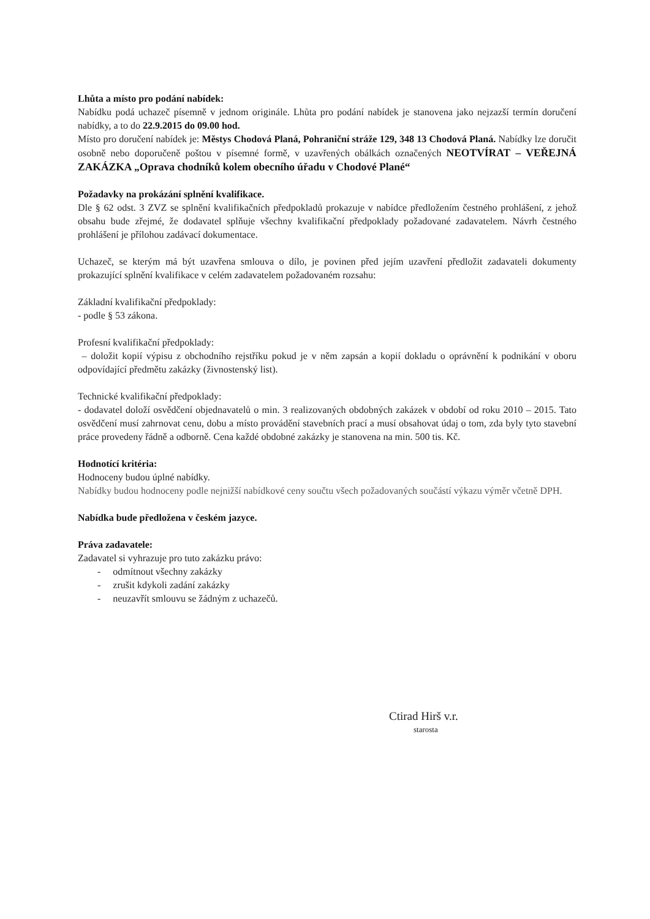Lhůta a místo pro podání nabídek:
Nabídku podá uchazeč písemně v jednom originále. Lhůta pro podání nabídek je stanovena jako nejzazší termín doručení nabídky, a to do 22.9.2015 do 09.00 hod.
Místo pro doručení nabídek je: Městys Chodová Planá, Pohraniční stráže 129, 348 13 Chodová Planá. Nabídky lze doručit osobně nebo doporučeně poštou v písemné formě, v uzavřených obálkách označených NEOTVÍRAT – VEŘEJNÁ ZAKÁZKA „Oprava chodníků kolem obecního úřadu v Chodové Plané“
Požadavky na prokázání splnění kvalifikace.
Dle § 62 odst. 3 ZVZ se splnění kvalifikačních předpokladů prokazuje v nabídce předložením čestného prohlášení, z jehož obsahu bude zřejmé, že dodavatel splňuje všechny kvalifikační předpoklady požadované zadavatelem. Návrh čestného prohlášení je přílohou zadávací dokumentace.
Uchazeč, se kterým má být uzavřena smlouva o dílo, je povinen před jejím uzavření předložit zadavateli dokumenty prokazující splnění kvalifikace v celém zadavatelem požadovaném rozsahu:
Základní kvalifikační předpoklady:
- podle § 53 zákona.
Profesní kvalifikační předpoklady:
– doložit kopií výpisu z obchodního rejstříku pokud je v něm zapsán a kopií dokladu o oprávnění k podnikání v oboru odpovídající předmětu zakázky (živnostenský list).
Technické kvalifikační předpoklady:
- dodavatel doloží osvědčení objednavatelů o min. 3 realizovaných obdobných zakázek v období od roku 2010 – 2015. Tato osvědčení musí zahrnovat cenu, dobu a místo provádění stavebních prací a musí obsahovat údaj o tom, zda byly tyto stavební práce provedeny řádně a odborně. Cena každé obdobné zakázky je stanovena na min. 500 tis. Kč.
Hodnotící kritéria:
Hodnoceny budou úplné nabídky.
Nabídky budou hodnoceny podle nejnižší nabídkové ceny součtu všech požadovaných součástí výkazu výměr včetně DPH.
Nabídka bude předložena v českém jazyce.
Práva zadavatele:
Zadavatel si vyhrazuje pro tuto zakázku právo:
- odmítnout všechny zakázky
- zrušit kdykoli zadání zakázky
- neuzavřít smlouvu se žádným z uchazečů.
Ctirad Hirš v.r.
starosta